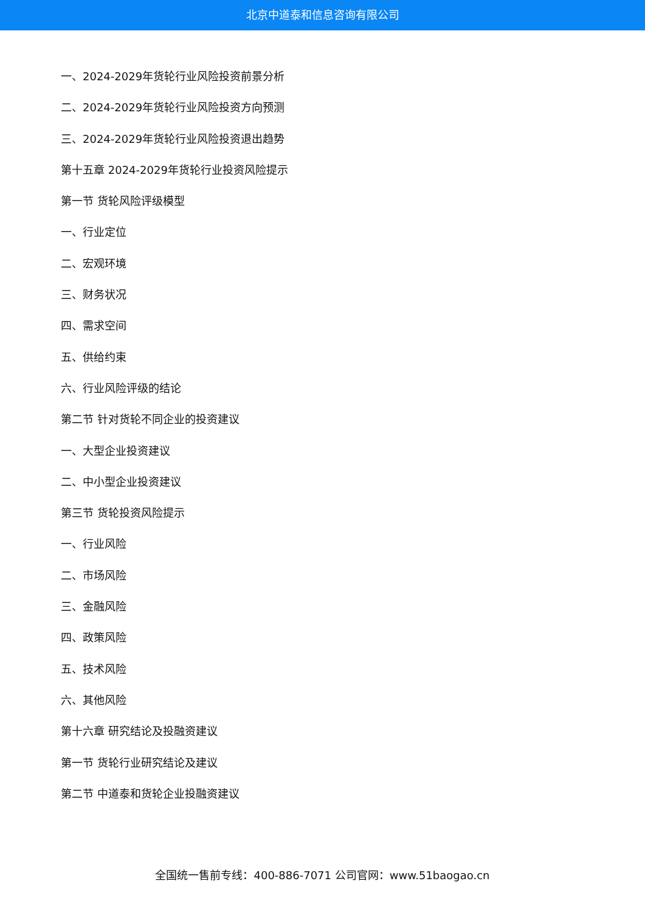北京中道泰和信息咨询有限公司
一、2024-2029年货轮行业风险投资前景分析
二、2024-2029年货轮行业风险投资方向预测
三、2024-2029年货轮行业风险投资退出趋势
第十五章 2024-2029年货轮行业投资风险提示
第一节 货轮风险评级模型
一、行业定位
二、宏观环境
三、财务状况
四、需求空间
五、供给约束
六、行业风险评级的结论
第二节 针对货轮不同企业的投资建议
一、大型企业投资建议
二、中小型企业投资建议
第三节 货轮投资风险提示
一、行业风险
二、市场风险
三、金融风险
四、政策风险
五、技术风险
六、其他风险
第十六章 研究结论及投融资建议
第一节 货轮行业研究结论及建议
第二节 中道泰和货轮企业投融资建议
全国统一售前专线：400-886-7071 公司官网：www.51baogao.cn